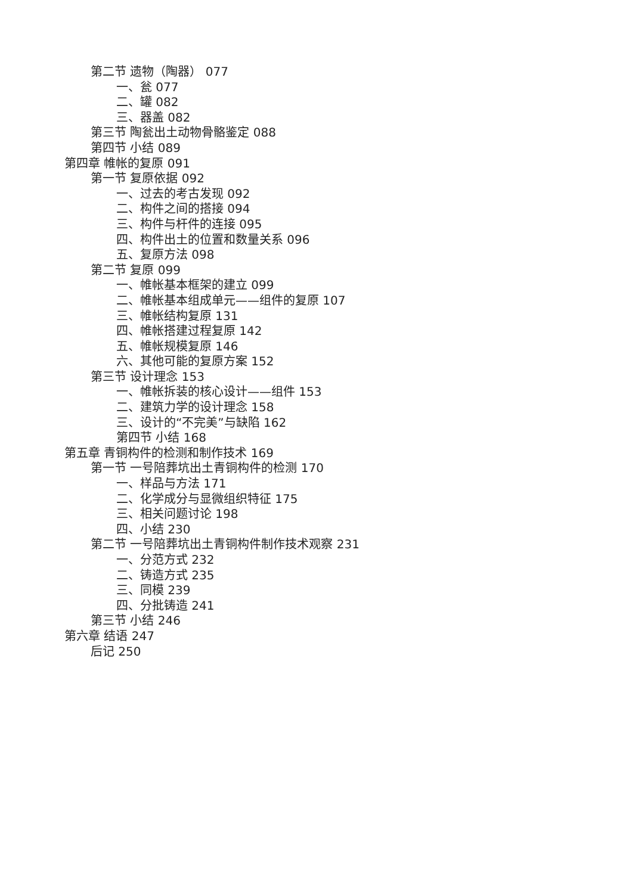第二节 遗物（陶器） 077
一、瓮 077
二、罐 082
三、器盖 082
第三节 陶瓮出土动物骨骼鉴定 088
第四节 小结 089
第四章 帷帐的复原 091
第一节 复原依据 092
一、过去的考古发现 092
二、构件之间的搭接 094
三、构件与杆件的连接 095
四、构件出土的位置和数量关系 096
五、复原方法 098
第二节 复原 099
一、帷帐基本框架的建立 099
二、帷帐基本组成单元——组件的复原 107
三、帷帐结构复原 131
四、帷帐搭建过程复原 142
五、帷帐规模复原 146
六、其他可能的复原方案 152
第三节 设计理念 153
一、帷帐拆装的核心设计——组件 153
二、建筑力学的设计理念 158
三、设计的“不完美”与缺陷 162
第四节 小结 168
第五章 青铜构件的检测和制作技术 169
第一节 一号陪葬坑出土青铜构件的检测 170
一、样品与方法 171
二、化学成分与显微组织特征 175
三、相关问题讨论 198
四、小结 230
第二节 一号陪葬坑出土青铜构件制作技术观察 231
一、分范方式 232
二、铸造方式 235
三、同模 239
四、分批铸造 241
第三节 小结 246
第六章 结语 247
后记 250